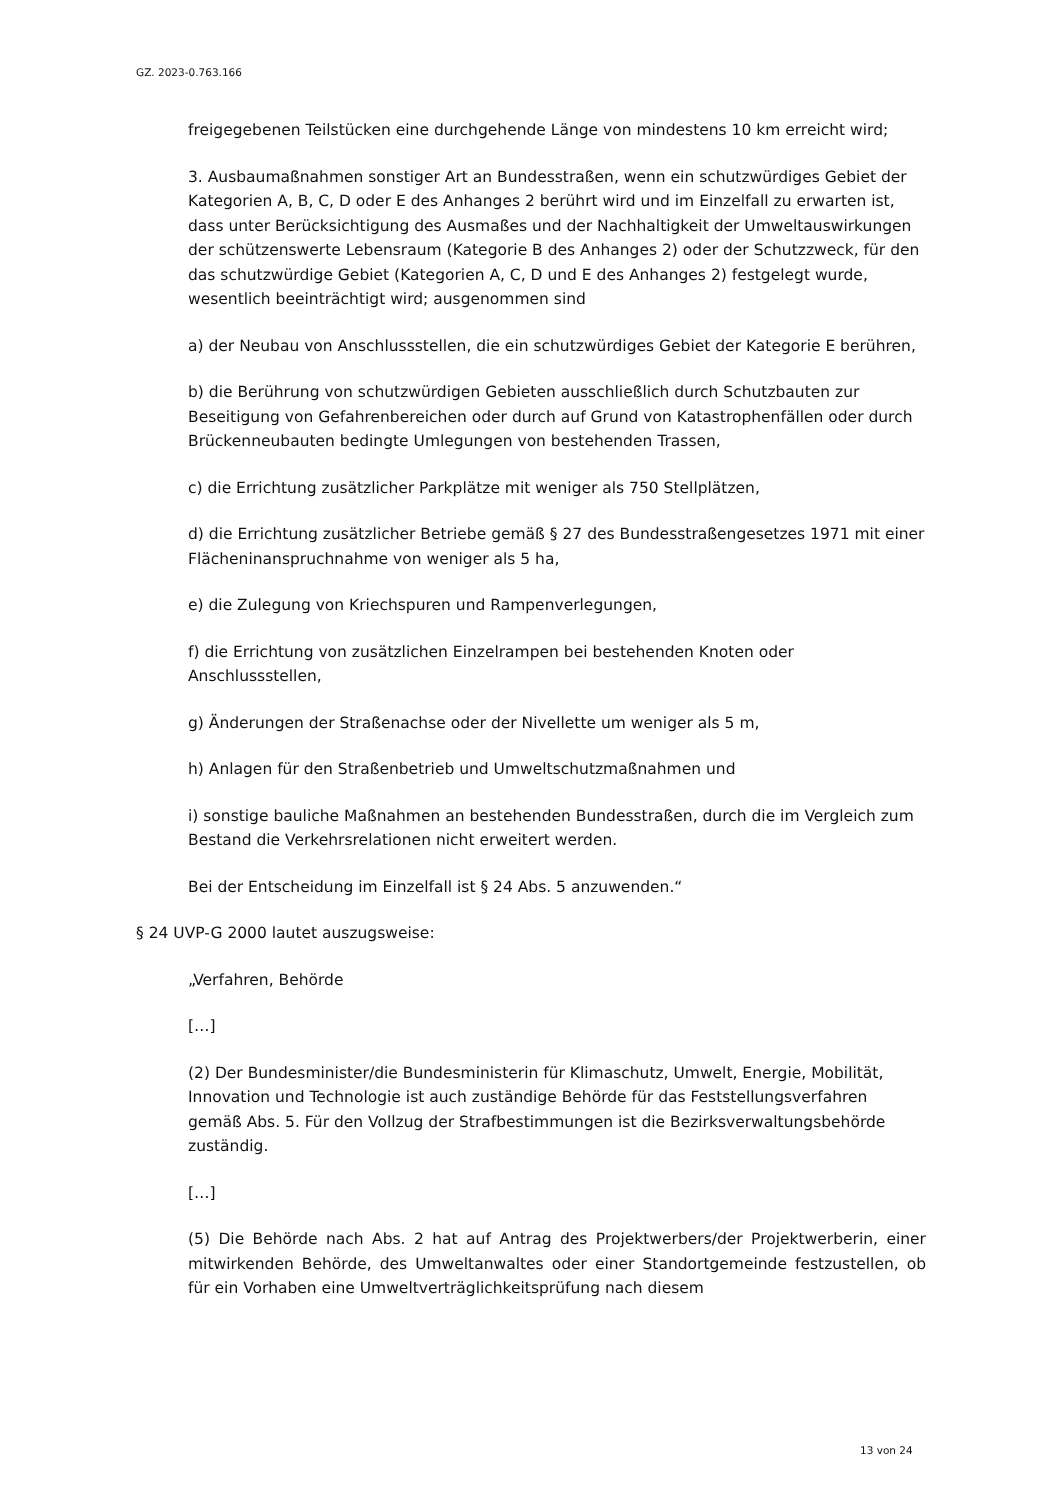GZ. 2023-0.763.166
freigegebenen Teilstücken eine durchgehende Länge von mindestens 10 km erreicht wird;
3. Ausbaumaßnahmen sonstiger Art an Bundesstraßen, wenn ein schutzwürdiges Gebiet der Kategorien A, B, C, D oder E des Anhanges 2 berührt wird und im Einzelfall zu erwarten ist, dass unter Berücksichtigung des Ausmaßes und der Nachhaltigkeit der Umweltauswirkungen der schützenswerte Lebensraum (Kategorie B des Anhanges 2) oder der Schutzzweck, für den das schutzwürdige Gebiet (Kategorien A, C, D und E des Anhanges 2) festgelegt wurde, wesentlich beeinträchtigt wird; ausgenommen sind
a) der Neubau von Anschlussstellen, die ein schutzwürdiges Gebiet der Kategorie E berühren,
b) die Berührung von schutzwürdigen Gebieten ausschließlich durch Schutzbauten zur Beseitigung von Gefahrenbereichen oder durch auf Grund von Katastrophenfällen oder durch Brückenneubauten bedingte Umlegungen von bestehenden Trassen,
c) die Errichtung zusätzlicher Parkplätze mit weniger als 750 Stellplätzen,
d) die Errichtung zusätzlicher Betriebe gemäß § 27 des Bundesstraßengesetzes 1971 mit einer Flächeninanspruchnahme von weniger als 5 ha,
e) die Zulegung von Kriechspuren und Rampenverlegungen,
f) die Errichtung von zusätzlichen Einzelrampen bei bestehenden Knoten oder Anschlussstellen,
g) Änderungen der Straßenachse oder der Nivellette um weniger als 5 m,
h) Anlagen für den Straßenbetrieb und Umweltschutzmaßnahmen und
i) sonstige bauliche Maßnahmen an bestehenden Bundesstraßen, durch die im Vergleich zum Bestand die Verkehrsrelationen nicht erweitert werden.
Bei der Entscheidung im Einzelfall ist § 24 Abs. 5 anzuwenden.“
§ 24 UVP-G 2000 lautet auszugsweise:
„Verfahren, Behörde
[…]
(2) Der Bundesminister/die Bundesministerin für Klimaschutz, Umwelt, Energie, Mobilität, Innovation und Technologie ist auch zuständige Behörde für das Feststellungsverfahren gemäß Abs. 5. Für den Vollzug der Strafbestimmungen ist die Bezirksverwaltungsbehörde zuständig.
[…]
(5) Die Behörde nach Abs. 2 hat auf Antrag des Projektwerbers/der Projektwerberin, einer mitwirkenden Behörde, des Umweltanwaltes oder einer Standortgemeinde festzustellen, ob für ein Vorhaben eine Umweltverträglichkeitsprüfung nach diesem
13 von 24